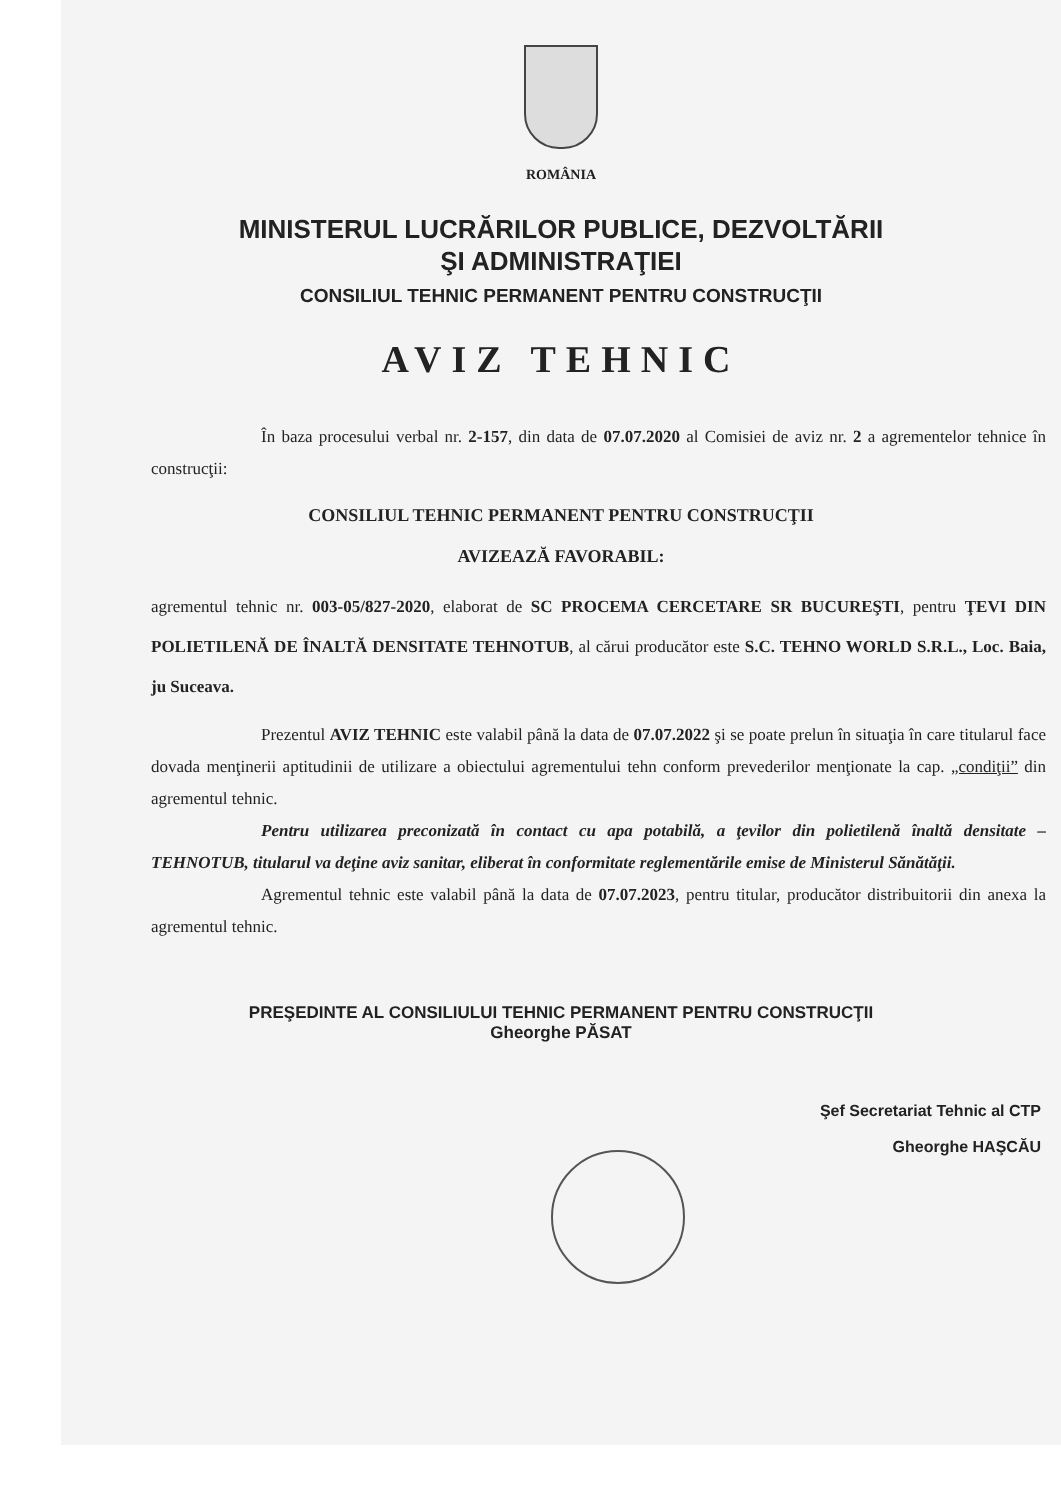ROMÂNIA
MINISTERUL LUCRĂRILOR PUBLICE, DEZVOLTĂRII
ŞI ADMINISTRAŢIEI
CONSILIUL TEHNIC PERMANENT PENTRU CONSTRUCŢII
AVIZ TEHNIC
În baza procesului verbal nr. 2-157, din data de 07.07.2020 al Comisiei de aviz nr. 2 a agrementelor tehnice în construcţii:
CONSILIUL TEHNIC PERMANENT PENTRU CONSTRUCŢII
AVIZEAZĂ FAVORABIL:
agrementul tehnic nr. 003-05/827-2020, elaborat de SC PROCEMA CERCETARE SR BUCUREŞTI, pentru ŢEVI DIN POLIETILENĂ DE ÎNALTĂ DENSITATE TEHNOTUB, al cărui producător este S.C. TEHNO WORLD S.R.L., Loc. Baia, ju Suceava.
Prezentul AVIZ TEHNIC este valabil până la data de 07.07.2022 şi se poate prelun în situaţia în care titularul face dovada menţinerii aptitudinii de utilizare a obiectului agrementului tehn conform prevederilor menţionate la cap. „condiţii” din agrementul tehnic.
Pentru utilizarea preconizată în contact cu apa potabilă, a ţevilor din polietilenă înaltă densitate – TEHNOTUB, titularul va deţine aviz sanitar, eliberat în conformitate reglementările emise de Ministerul Sănătăţii.
Agrementul tehnic este valabil până la data de 07.07.2023, pentru titular, producător distribuitorii din anexa la agrementul tehnic.
PREŞEDINTE AL CONSILIULUI TEHNIC PERMANENT PENTRU CONSTRUCŢII
Gheorghe PĂSAT
Şef Secretariat Tehnic al CTP
Gheorghe HAŞCĂU